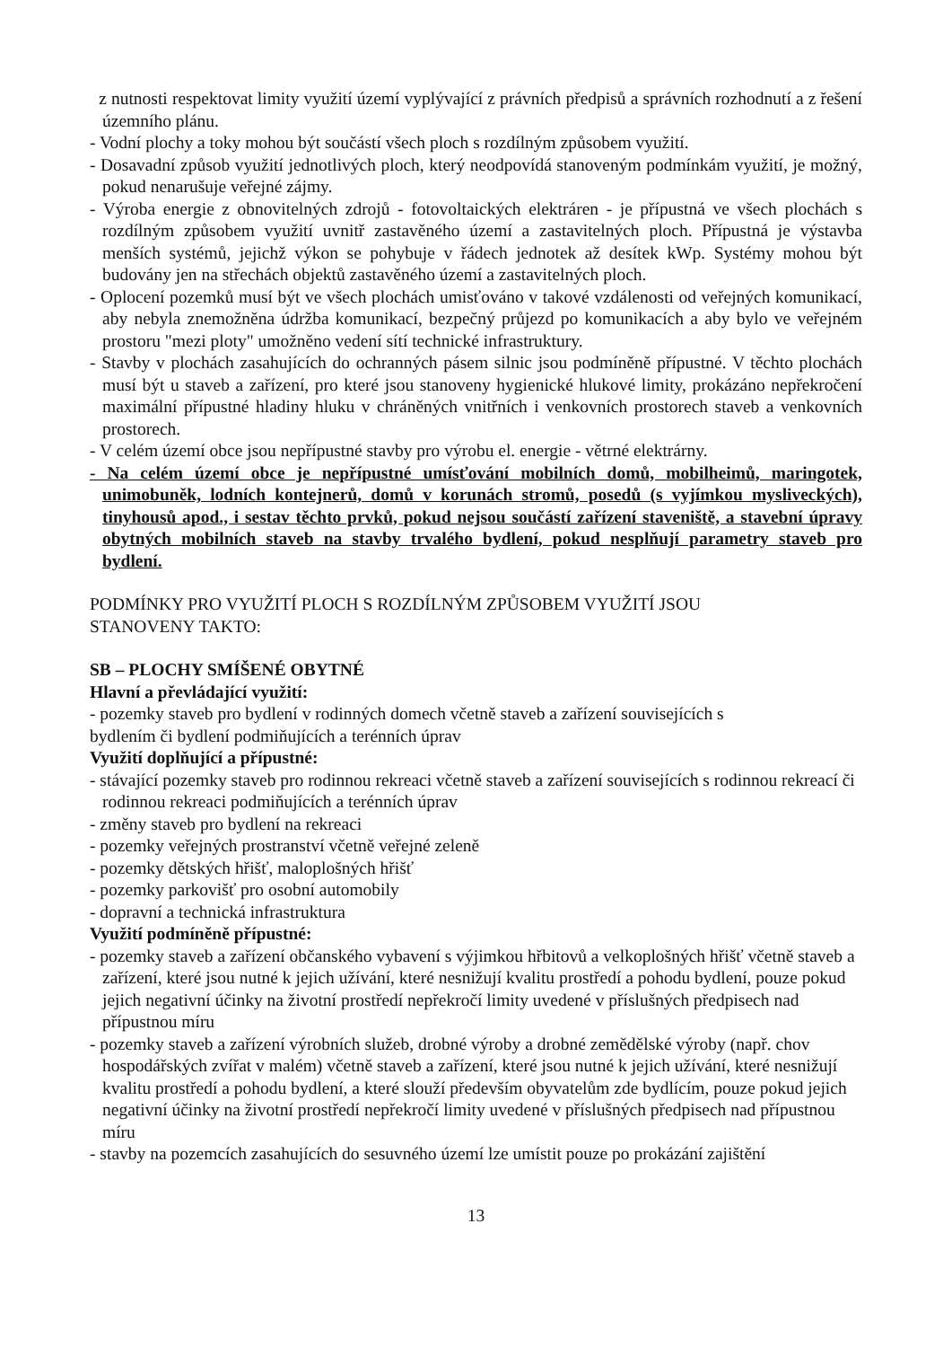z nutnosti respektovat limity využití území vyplývající z právních předpisů a správních rozhodnutí a z řešení územního plánu.
- Vodní plochy a toky mohou být součástí všech ploch s rozdílným způsobem využití.
- Dosavadní způsob využití jednotlivých ploch, který neodpovídá stanoveným podmínkám využití, je možný, pokud nenarušuje veřejné zájmy.
- Výroba energie z obnovitelných zdrojů - fotovoltaických elektráren - je přípustná ve všech plochách s rozdílným způsobem využití uvnitř zastavěného území a zastavitelných ploch. Přípustná je výstavba menších systémů, jejichž výkon se pohybuje v řádech jednotek až desítek kWp. Systémy mohou být budovány jen na střechách objektů zastavěného území a zastavitelných ploch.
- Oplocení pozemků musí být ve všech plochách umisťováno v takové vzdálenosti od veřejných komunikací, aby nebyla znemožněna údržba komunikací, bezpečný průjezd po komunikacích a aby bylo ve veřejném prostoru "mezi ploty" umožněno vedení sítí technické infrastruktury.
- Stavby v plochách zasahujících do ochranných pásem silnic jsou podmíněně přípustné. V těchto plochách musí být u staveb a zařízení, pro které jsou stanoveny hygienické hlukové limity, prokázáno nepřekročení maximální přípustné hladiny hluku v chráněných vnitřních i venkovních prostorech staveb a venkovních prostorech.
- V celém území obce jsou nepřípustné stavby pro výrobu el. energie - větrné elektrárny.
- Na celém území obce je nepřípustné umísťování mobilních domů, mobilheimů, maringotek, unimobuněk, lodních kontejnerů, domů v korunách stromů, posedů (s vyjímkou mysliveckých), tinyhousů apod., i sestav těchto prvků, pokud nejsou součástí zařízení staveniště, a stavební úpravy obytných mobilních staveb na stavby trvalého bydlení, pokud nesplňují parametry staveb pro bydlení.
PODMÍNKY PRO VYUŽITÍ PLOCH S ROZDÍLNÝM ZPŮSOBEM VYUŽITÍ JSOU
STANOVENY TAKTO:
SB – PLOCHY SMÍŠENÉ OBYTNÉ
Hlavní a převládající využití:
- pozemky staveb pro bydlení v rodinných domech včetně staveb a zařízení souvisejících s
bydlením či bydlení podmiňujících a terénních úprav
Využití doplňující a přípustné:
- stávající pozemky staveb pro rodinnou rekreaci včetně staveb a zařízení souvisejících s rodinnou rekreací či rodinnou rekreaci podmiňujících a terénních úprav
- změny staveb pro bydlení na rekreaci
- pozemky veřejných prostranství včetně veřejné zeleně
- pozemky dětských hřišť, maloplošných hřišť
- pozemky parkovišť pro osobní automobily
- dopravní a technická infrastruktura
Využití podmíněně přípustné:
- pozemky staveb a zařízení občanského vybavení s výjimkou hřbitovů a velkoplošných hřišť včetně staveb a zařízení, které jsou nutné k jejich užívání, které nesnižují kvalitu prostředí a pohodu bydlení, pouze pokud jejich negativní účinky na životní prostředí nepřekročí limity uvedené v příslušných předpisech nad přípustnou míru
- pozemky staveb a zařízení výrobních služeb, drobné výroby a drobné zemědělské výroby (např. chov hospodářských zvířat v malém) včetně staveb a zařízení, které jsou nutné k jejich užívání, které nesnižují kvalitu prostředí a pohodu bydlení, a které slouží především obyvatelům zde bydlícím, pouze pokud jejich negativní účinky na životní prostředí nepřekročí limity uvedené v příslušných předpisech nad přípustnou míru
- stavby na pozemcích zasahujících do sesuvného území lze umístit pouze po prokázání zajištění
13